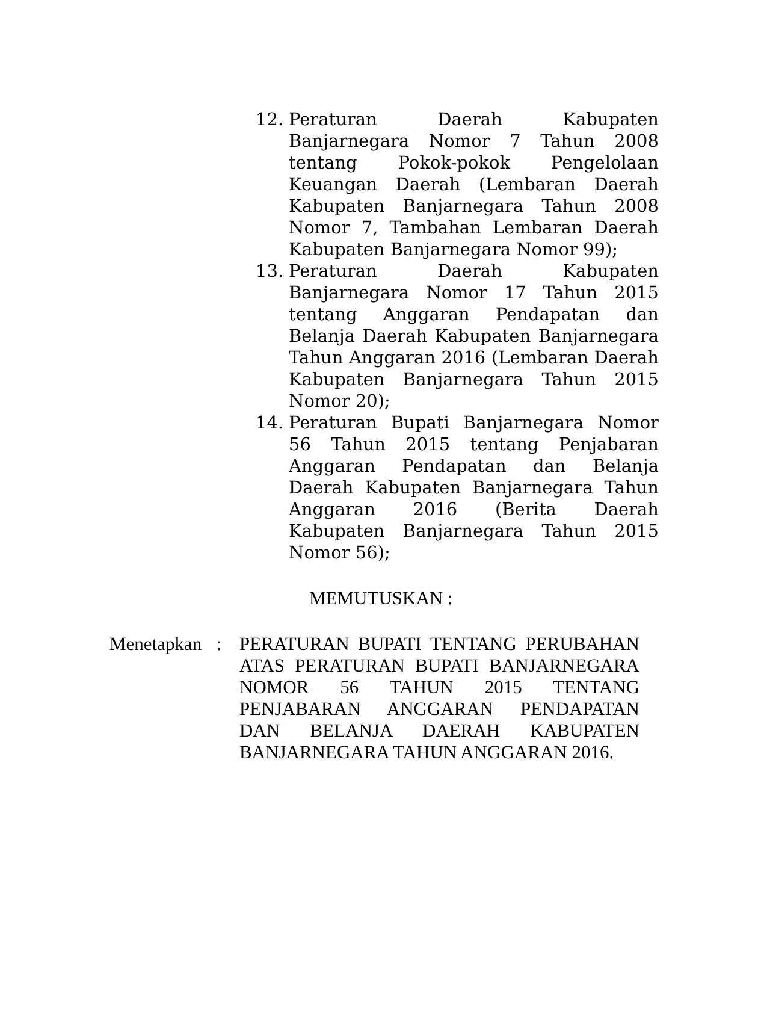12. Peraturan Daerah Kabupaten Banjarnegara Nomor 7 Tahun 2008 tentang Pokok-pokok Pengelolaan Keuangan Daerah (Lembaran Daerah Kabupaten Banjarnegara Tahun 2008 Nomor 7, Tambahan Lembaran Daerah Kabupaten Banjarnegara Nomor 99);
13. Peraturan Daerah Kabupaten Banjarnegara Nomor 17 Tahun 2015 tentang Anggaran Pendapatan dan Belanja Daerah Kabupaten Banjarnegara Tahun Anggaran 2016 (Lembaran Daerah Kabupaten Banjarnegara Tahun 2015 Nomor 20);
14. Peraturan Bupati Banjarnegara Nomor 56 Tahun 2015 tentang Penjabaran Anggaran Pendapatan dan Belanja Daerah Kabupaten Banjarnegara Tahun Anggaran 2016 (Berita Daerah Kabupaten Banjarnegara Tahun 2015 Nomor 56);
MEMUTUSKAN :
Menetapkan : PERATURAN BUPATI TENTANG PERUBAHAN ATAS PERATURAN BUPATI BANJARNEGARA NOMOR 56 TAHUN 2015 TENTANG PENJABARAN ANGGARAN PENDAPATAN DAN BELANJA DAERAH KABUPATEN BANJARNEGARA TAHUN ANGGARAN 2016.